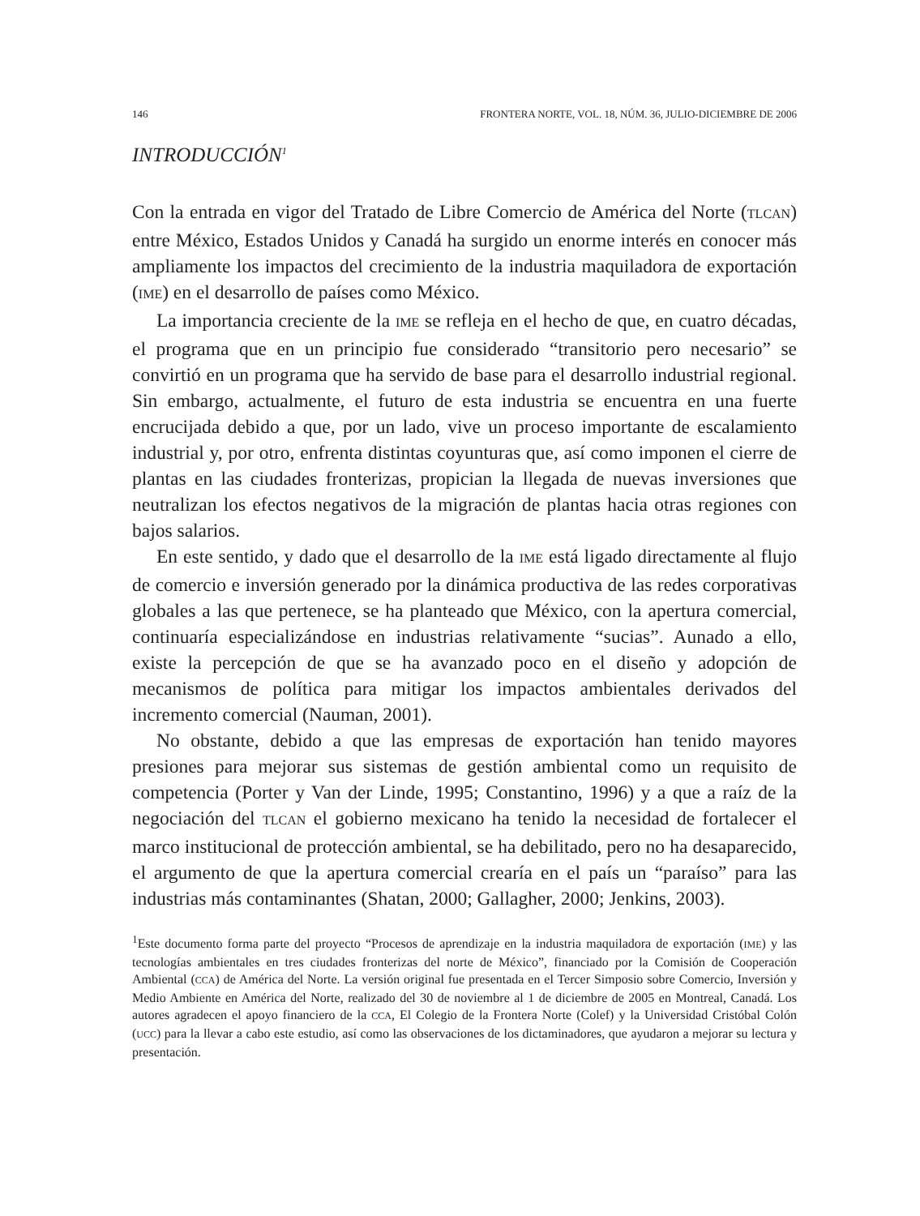146 FRONTERA NORTE, VOL. 18, NÚM. 36, JULIO-DICIEMBRE DE 2006
INTRODUCCIÓN<sup>1</sup>
Con la entrada en vigor del Tratado de Libre Comercio de América del Norte (TLCAN) entre México, Estados Unidos y Canadá ha surgido un enorme interés en conocer más ampliamente los impactos del crecimiento de la industria maquiladora de exportación (IME) en el desarrollo de países como México.
La importancia creciente de la IME se refleja en el hecho de que, en cuatro décadas, el programa que en un principio fue considerado “transitorio pero necesario” se convirtió en un programa que ha servido de base para el desarrollo industrial regional. Sin embargo, actualmente, el futuro de esta industria se encuentra en una fuerte encrucijada debido a que, por un lado, vive un proceso importante de escalamiento industrial y, por otro, enfrenta distintas coyunturas que, así como imponen el cierre de plantas en las ciudades fronterizas, propician la llegada de nuevas inversiones que neutralizan los efectos negativos de la migración de plantas hacia otras regiones con bajos salarios.
En este sentido, y dado que el desarrollo de la IME está ligado directamente al flujo de comercio e inversión generado por la dinámica productiva de las redes corporativas globales a las que pertenece, se ha planteado que México, con la apertura comercial, continuaría especializándose en industrias relativamente “sucias”. Aunado a ello, existe la percepción de que se ha avanzado poco en el diseño y adopción de mecanismos de política para mitigar los impactos ambientales derivados del incremento comercial (Nauman, 2001).
No obstante, debido a que las empresas de exportación han tenido mayores presiones para mejorar sus sistemas de gestión ambiental como un requisito de competencia (Porter y Van der Linde, 1995; Constantino, 1996) y a que a raíz de la negociación del TLCAN el gobierno mexicano ha tenido la necesidad de fortalecer el marco institucional de protección ambiental, se ha debilitado, pero no ha desaparecido, el argumento de que la apertura comercial crearía en el país un “paraíso” para las industrias más contaminantes (Shatan, 2000; Gallagher, 2000; Jenkins, 2003).
<sup>1</sup> Este documento forma parte del proyecto “Procesos de aprendizaje en la industria maquiladora de exportación (IME) y las tecnologías ambientales en tres ciudades fronterizas del norte de México”, financiado por la Comisión de Cooperación Ambiental (CCA) de América del Norte. La versión original fue presentada en el Tercer Simposio sobre Comercio, Inversión y Medio Ambiente en América del Norte, realizado del 30 de noviembre al 1 de diciembre de 2005 en Montreal, Canadá. Los autores agradecen el apoyo financiero de la CCA, El Colegio de la Frontera Norte (Colef) y la Universidad Cristóbal Colón (UCC) para la llevar a cabo este estudio, así como las observaciones de los dictaminadores, que ayudaron a mejorar su lectura y presentación.